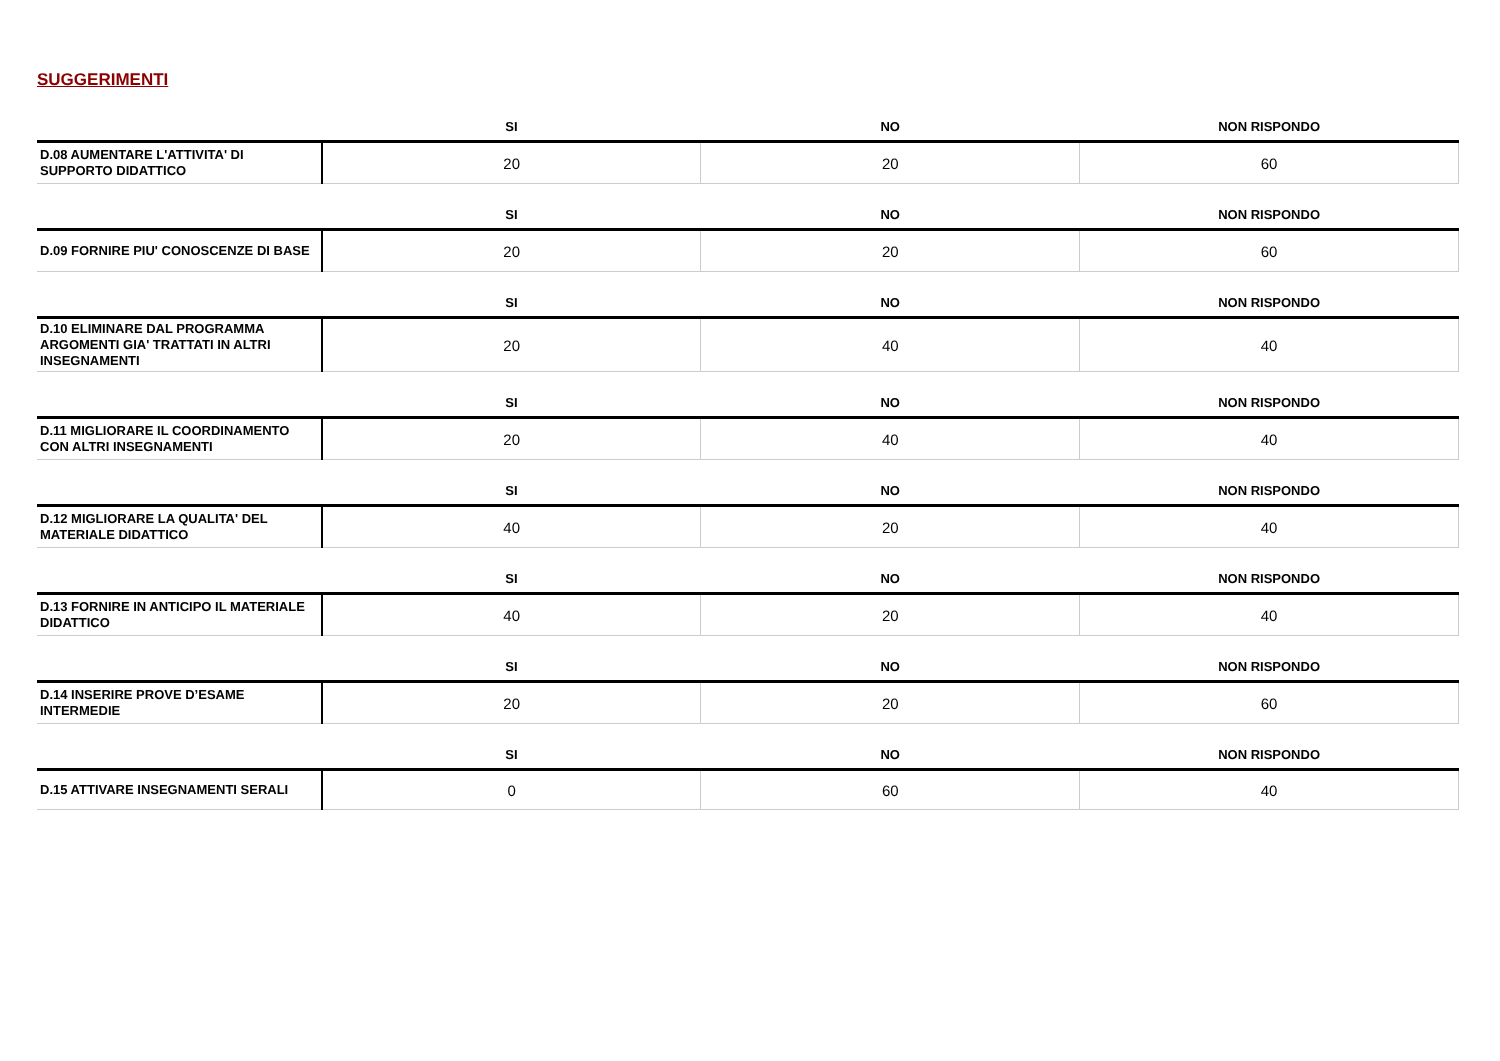SUGGERIMENTI
| | SI | NO | NON RISPONDO |
| --- | --- | --- | --- |
| D.08 AUMENTARE L'ATTIVITA' DI SUPPORTO DIDATTICO | 20 | 20 | 60 |
| | SI | NO | NON RISPONDO |
| --- | --- | --- | --- |
| D.09 FORNIRE PIU' CONOSCENZE DI BASE | 20 | 20 | 60 |
| | SI | NO | NON RISPONDO |
| --- | --- | --- | --- |
| D.10 ELIMINARE DAL PROGRAMMA ARGOMENTI GIA' TRATTATI IN ALTRI INSEGNAMENTI | 20 | 40 | 40 |
| | SI | NO | NON RISPONDO |
| --- | --- | --- | --- |
| D.11 MIGLIORARE IL COORDINAMENTO CON ALTRI INSEGNAMENTI | 20 | 40 | 40 |
| | SI | NO | NON RISPONDO |
| --- | --- | --- | --- |
| D.12 MIGLIORARE LA QUALITA' DEL MATERIALE DIDATTICO | 40 | 20 | 40 |
| | SI | NO | NON RISPONDO |
| --- | --- | --- | --- |
| D.13 FORNIRE IN ANTICIPO IL MATERIALE DIDATTICO | 40 | 20 | 40 |
| | SI | NO | NON RISPONDO |
| --- | --- | --- | --- |
| D.14 INSERIRE PROVE D’ESAME INTERMEDIE | 20 | 20 | 60 |
| | SI | NO | NON RISPONDO |
| --- | --- | --- | --- |
| D.15 ATTIVARE INSEGNAMENTI SERALI | 0 | 60 | 40 |